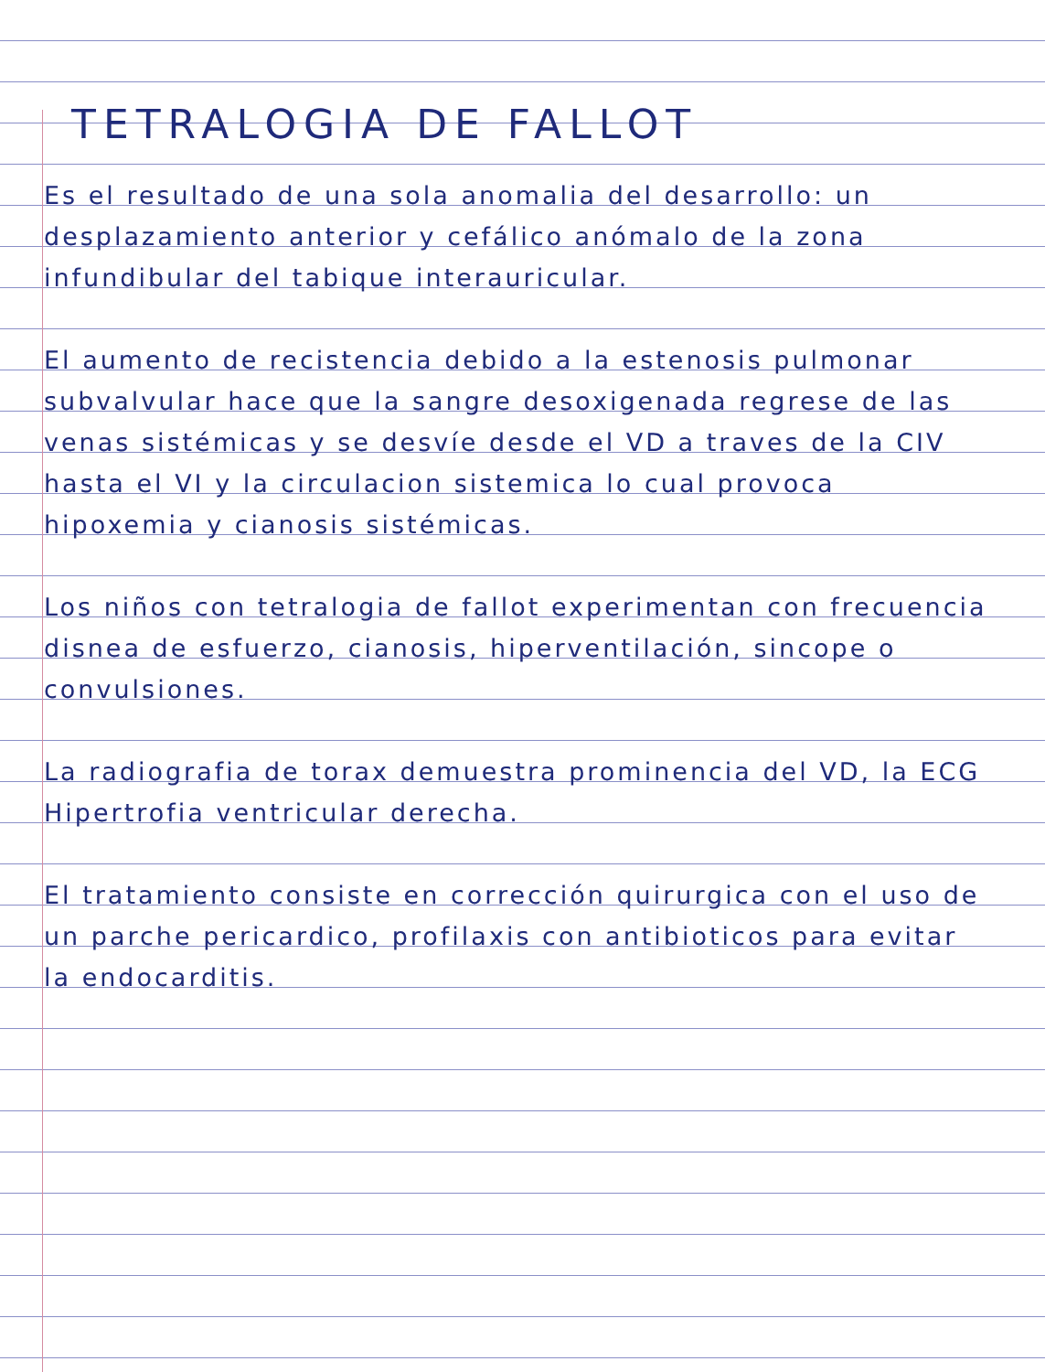TETRALOGIA DE FALLOT
Es el resultado de una sola anomalia del desarrollo: un desplazamiento anterior y cefálico anómalo de la zona infundibular del tabique interauricular.
El aumento de recistencia debido a la estenosis pulmonar subvalvular hace que la sangre desoxigenada regrese de las venas sistémicas y se desvíe desde el VD a traves de la CIV hasta el VI y la circulacion sistemica lo cual provoca hipoxemia y cianosis sistémicas.
Los niños con tetralogia de fallot experimentan con frecuencia disnea de esfuerzo, cianosis, hiperventilación, sincope o convulsiones.
La radiografia de torax demuestra prominencia del VD, la ECG Hipertrofia ventricular derecha.
El tratamiento consiste en corrección quirurgica con el uso de un parche pericardico, profilaxis con antibioticos para evitar la endocarditis.